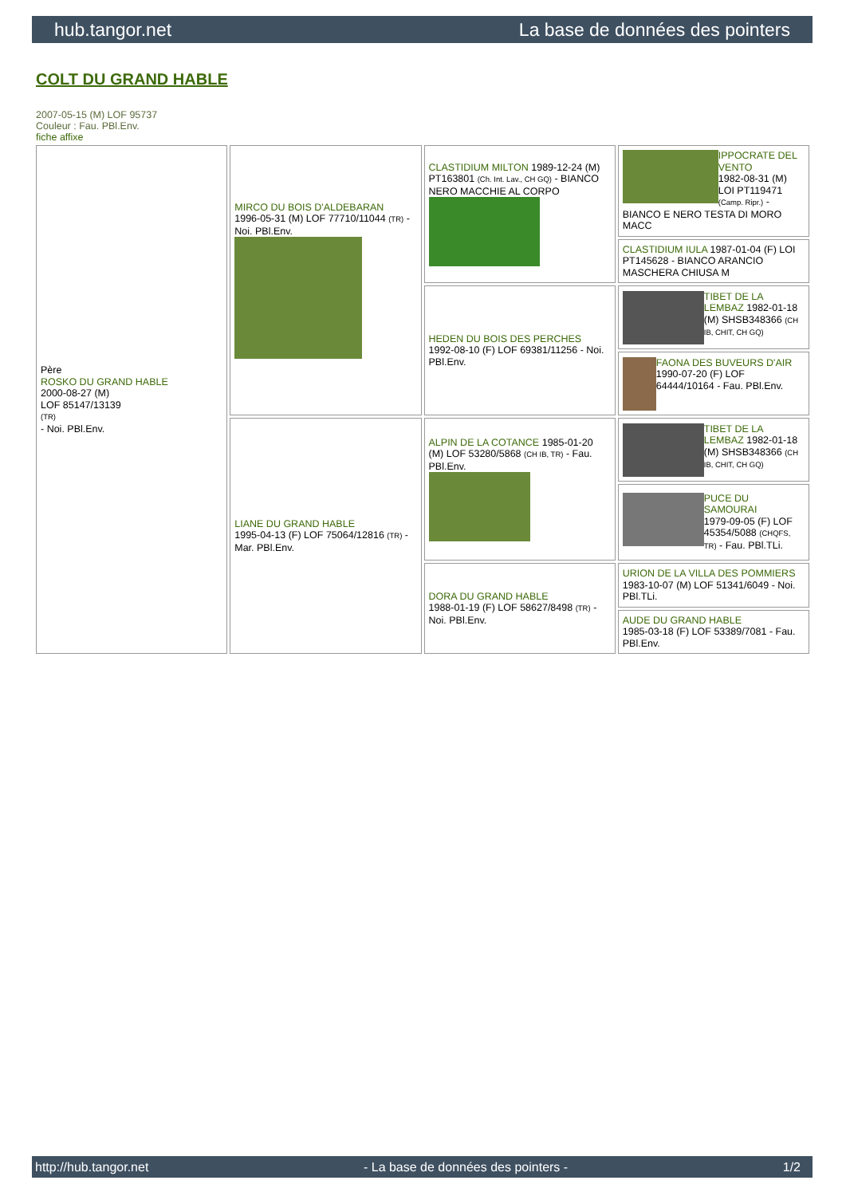hub.tangor.net La base de données des pointers
COLT DU GRAND HABLE
2007-05-15 (M) LOF 95737
Couleur : Fau. PBl.Env.
fiche affixe
| Père ROSKO DU GRAND HABLE 2000-08-27 (M) LOF 85147/13139 (TR) - Noi. PBl.Env. | MIRCO DU BOIS D'ALDEBARAN 1996-05-31 (M) LOF 77710/11044 (TR) - Noi. PBl.Env. | CLASTIDIUM MILTON 1989-12-24 (M) PT163801 (Ch. Int. Lav., CH GQ) - BIANCO NERO MACCHIE AL CORPO | IPPOCRATE DEL VENTO 1982-08-31 (M) LOI PT119471 (Camp. Ripr.) - BIANCO E NERO TESTA DI MORO MACC |
| | | | CLASTIDIUM IULA 1987-01-04 (F) LOI PT145628 - BIANCO ARANCIO MASCHERA CHIUSA M |
| | | HEDEN DU BOIS DES PERCHES 1992-08-10 (F) LOF 69381/11256 - Noi. PBl.Env. | TIBET DE LA LEMBAZ 1982-01-18 (M) SHSB348366 (CH IB, CHIT, CH GQ) |
| | | | FAONA DES BUVEURS D'AIR 1990-07-20 (F) LOF 64444/10164 - Fau. PBl.Env. |
| | LIANE DU GRAND HABLE 1995-04-13 (F) LOF 75064/12816 (TR) - Mar. PBl.Env. | ALPIN DE LA COTANCE 1985-01-20 (M) LOF 53280/5868 (CH IB, TR) - Fau. PBl.Env. | TIBET DE LA LEMBAZ 1982-01-18 (M) SHSB348366 (CH IB, CHIT, CH GQ) |
| | | | PUCE DU SAMOURAI 1979-09-05 (F) LOF 45354/5088 (CHQFS, TR) - Fau. PBl.TLi. |
| | | DORA DU GRAND HABLE 1988-01-19 (F) LOF 58627/8498 (TR) - Noi. PBl.Env. | URION DE LA VILLA DES POMMIERS 1983-10-07 (M) LOF 51341/6049 - Noi. PBl.TLi. |
| | | | AUDE DU GRAND HABLE 1985-03-18 (F) LOF 53389/7081 - Fau. PBl.Env. |
http://hub.tangor.net - La base de données des pointers - 1/2